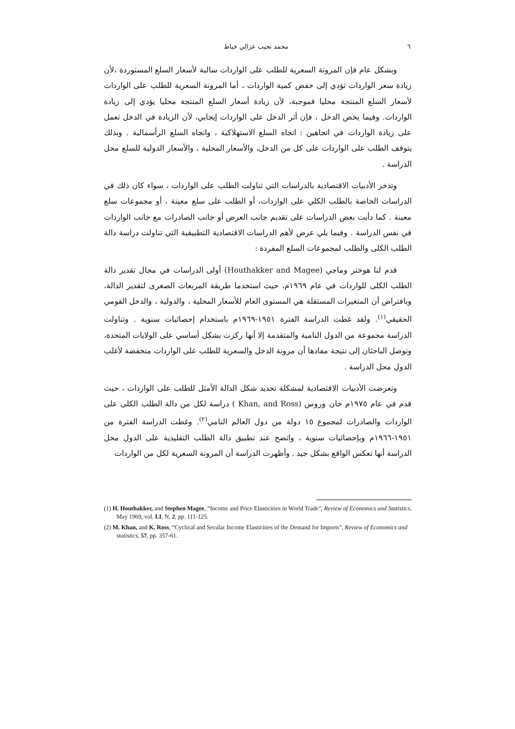٦ محمد نجيب غزالي خياط
وبشكل عام فإن المرونة السعرية للطلب على الواردات سالبة لأسعار السلع المستوردة ،لأن زيادة سعر الواردات تؤدي إلى خفض كمية الواردات ، أما المرونة السعرية للطلب على الواردات لأسعار السلع المنتجة محليا فموجبة، لأن زيادة أسعار السلع المنتجة محليا يؤدي إلى زيادة الواردات. وفيما يخص الدخل ، فإن أثر الدخل على الواردات إيجابي، لأن الزيادة في الدخل تعمل على زيادة الواردات في اتجاهين : اتجاه السلع الاستهلاكية ، واتجاه السلع الرأسمالية . وبذلك يتوقف الطلب على الواردات على كل من الدخل، والأسعار المحلية ، والأسعار الدولية للسلع محل الدراسة .
وتذخر الأدبيات الاقتصادية بالدراسات التي تناولت الطلب على الواردات ، سواء كان ذلك في الدراسات الخاصة بالطلب الكلي على الواردات، أو الطلب على سلع معينة ، أو مجموعات سلع معينة . كما دأبت بعض الدراسات على تقديم جانب العرض أو جانب الصادرات مع جانب الواردات في نفس الدراسة . وفيما يلي عرض لأهم الدراسات الاقتصادية التطبيقية التي تناولت دراسة دالة الطلب الكلى والطلب لمجموعات السلع المفردة :
قدم لنا هوختر وماجي (Houthakker and Magee) أولى الدراسات في مجال تقدير دالة الطلب الكلى للواردات في عام ١٩٦٩م، حيث استخدما طريقة المربعات الصغرى لتقدير الدالة، وبافتراض أن المتغيرات المستقلة هي المستوى العام للأسعار المحلية ، والدولية ، والدخل القومي الحقيقي<sup>(١)</sup>. ولقد غطت الدراسة الفترة ١٩٥١-١٩٦٩م باستخدام إحصائيات سنوية . وتناولت الدراسة مجموعة من الدول النامية والمتقدمة إلا أنها ركزت بشكل أساسي على الولايات المتحدة، وتوصل الباحثان إلى نتيجة مفادها أن مرونة الدخل والسعرية للطلب على الواردات منخفضة لأغلب الدول محل الدراسة .
وتعرضت الأدبيات الاقتصادية لمشكلة تحديد شكل الدالة الأمثل للطلب على الواردات ، حيث قدم في عام ١٩٧٥م خان وروس (Khan, and Ross ) دراسة لكل من دالة الطلب الكلى على الواردات والصادرات لمجموع ١٥ دولة من دول العالم النامي<sup>(٢)</sup>. وغطت الدراسة الفترة من ١٩٥١-١٩٦٦م وبإحصائيات سنوية ، واتضح عند تطبيق دالة الطلب التقليدية على الدول محل الدراسة أنها تعكس الواقع بشكل جيد . وأظهرت الدراسة أن المرونة السعرية لكل من الواردات
(1) H. Houthakker, and Stephen Magee, “Income and Price Elasticities in World Trade", Review of Economics and Statistics, May 1969, vol. LI, N, 2, pp. 111-125.
(2) M. Khan, and K. Ross, “Cyclical and Secular Income Elasticities of the Demand for Imports", Review of Economics and statistics, 57, pp. 357-61.